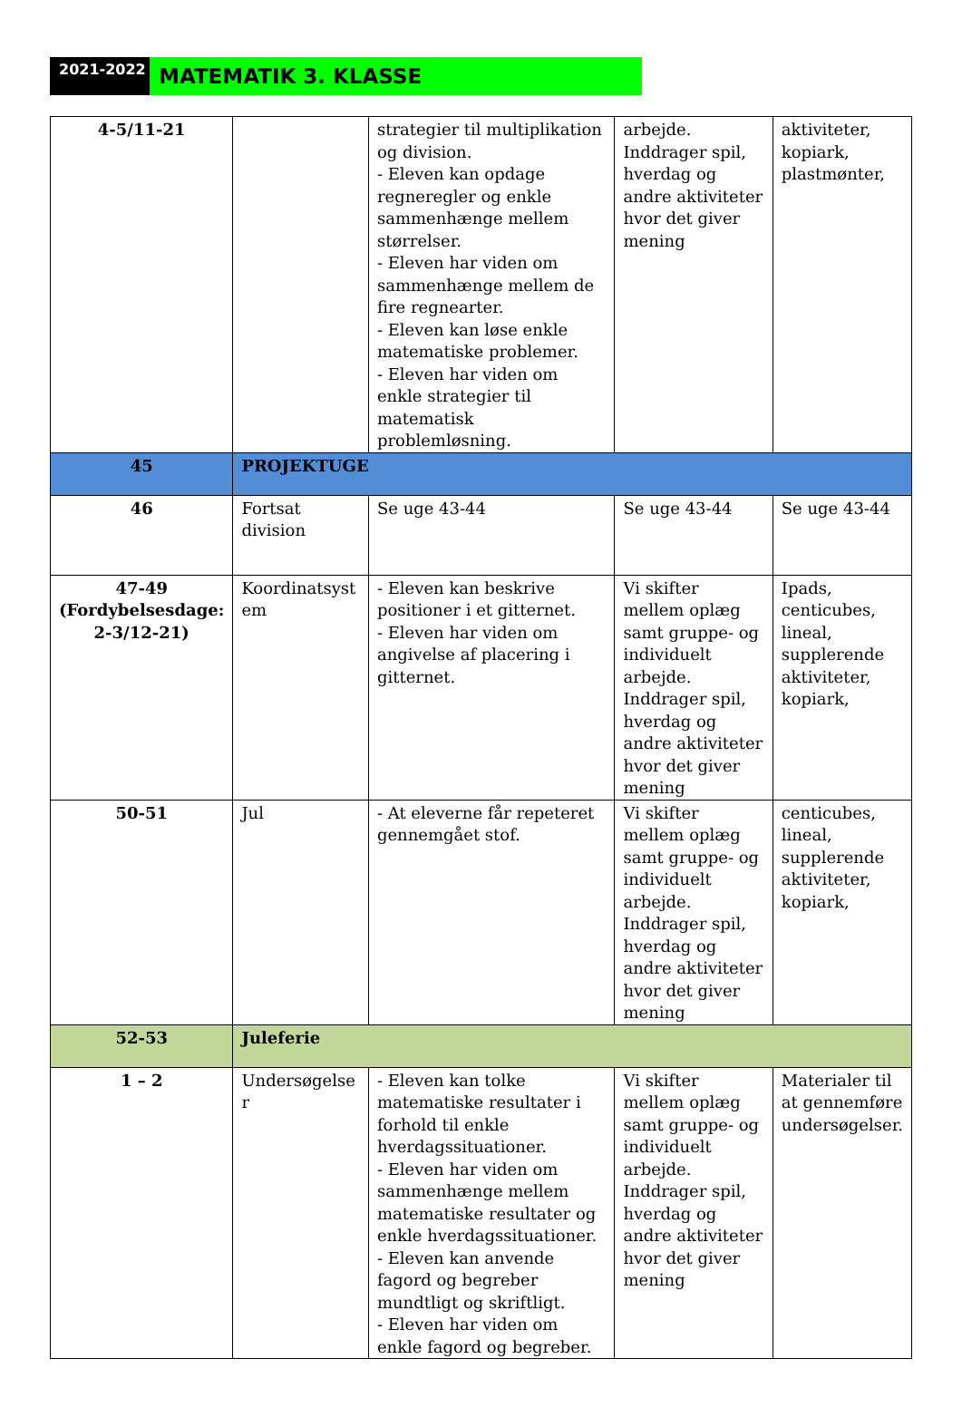2021-2022
MATEMATIK 3. KLASSE
| 4-5/11-21 | | strategier til multiplikation og division. - Eleven kan opdage regneregler og enkle sammenhænge mellem størrelser. - Eleven har viden om sammenhænge mellem de fire regnearter. - Eleven kan løse enkle matematiske problemer. - Eleven har viden om enkle strategier til matematisk problemløsning. | arbejde. Inddrager spil, hverdag og andre aktiviteter hvor det giver mening | aktiviteter, kopiark, plastmønter, |
| 45 | PROJEKTUGE | | | |
| 46 | Fortsat division | Se uge 43-44 | Se uge 43-44 | Se uge 43-44 |
| 47-49 (Fordybelsesdage: 2-3/12-21) | Koordinatsyst em | - Eleven kan beskrive positioner i et gitternet. - Eleven har viden om angivelse af placering i gitternet. | Vi skifter mellem oplæg samt gruppe- og individuelt arbejde. Inddrager spil, hverdag og andre aktiviteter hvor det giver mening | Ipads, centicubes, lineal, supplerende aktiviteter, kopiark, |
| 50-51 | Jul | - At eleverne får repeteret gennemgået stof. | Vi skifter mellem oplæg samt gruppe- og individuelt arbejde. Inddrager spil, hverdag og andre aktiviteter hvor det giver mening | centicubes, lineal, supplerende aktiviteter, kopiark, |
| 52-53 | Juleferie | | | |
| 1 – 2 | Undersøgelse r | - Eleven kan tolke matematiske resultater i forhold til enkle hverdagssituationer. - Eleven har viden om sammenhænge mellem matematiske resultater og enkle hverdagssituationer. - Eleven kan anvende fagord og begreber mundtligt og skriftligt. - Eleven har viden om enkle fagord og begreber. | Vi skifter mellem oplæg samt gruppe- og individuelt arbejde. Inddrager spil, hverdag og andre aktiviteter hvor det giver mening | Materialer til at gennemføre undersøgelser. |